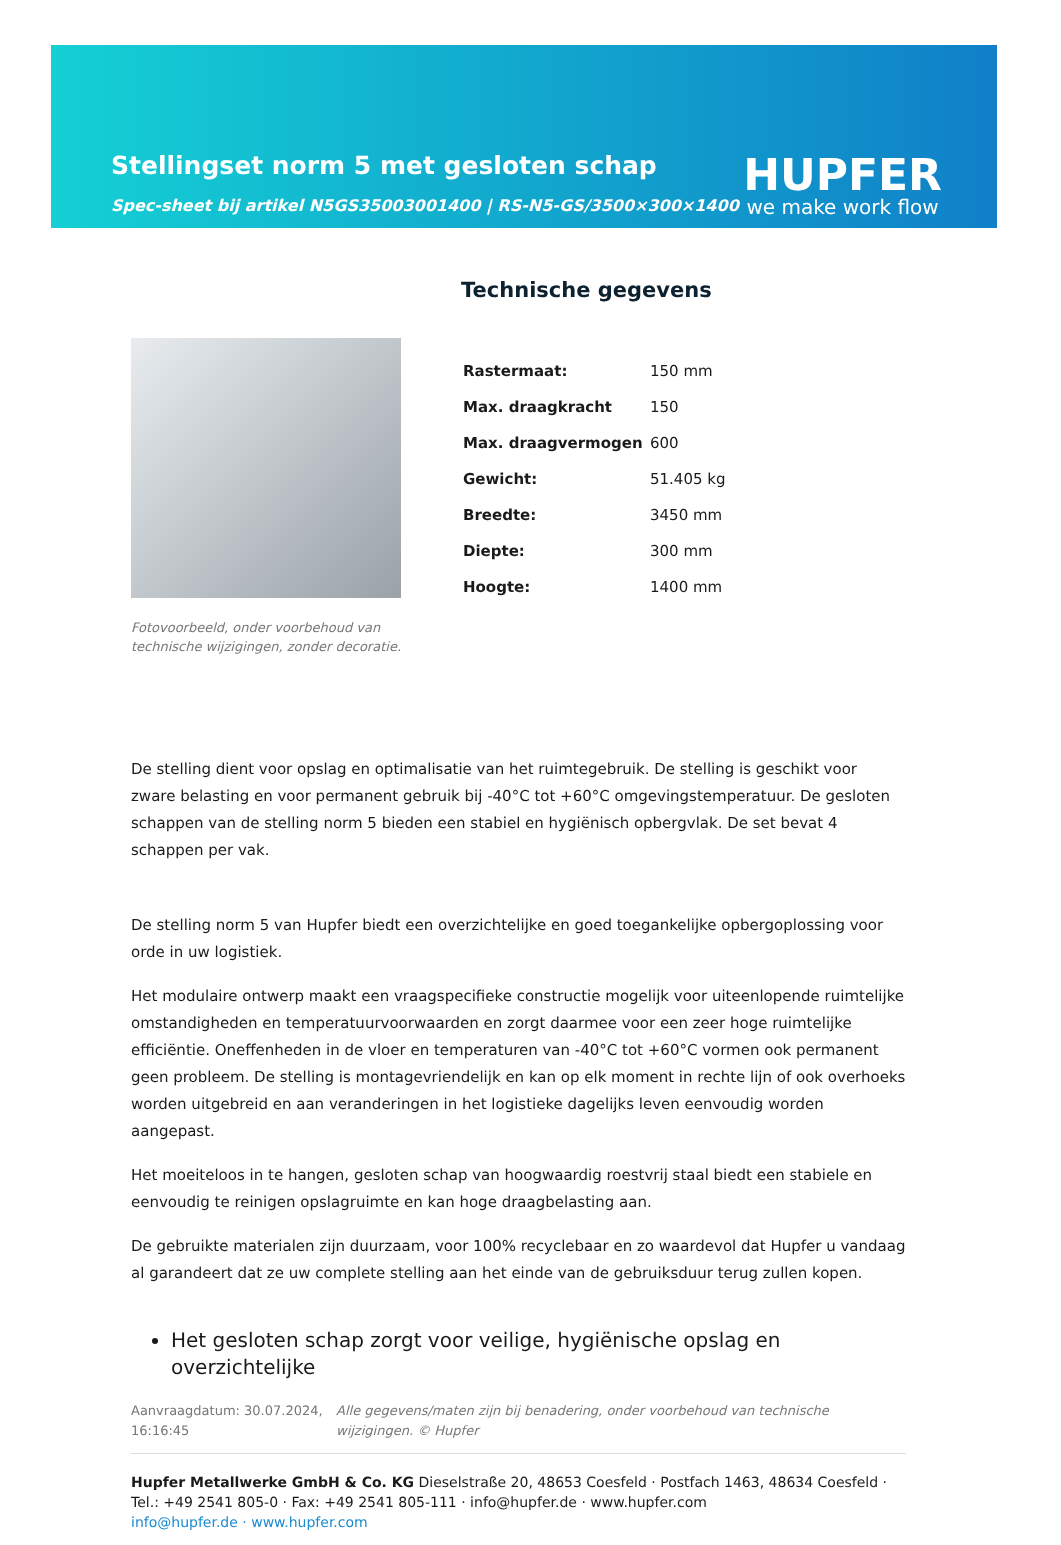Stellingset norm 5 met gesloten schap
Spec-sheet bij artikel N5GS35003001400 | RS-N5-GS/3500×300×1400
HUPFER
we make work flow
Fotovoorbeeld, onder voorbehoud van technische wijzigingen, zonder decoratie.
Technische gegevens
| Rastermaat: | 150 mm |
| Max. draagkracht | 150 |
| Max. draagvermogen | 600 |
| Gewicht: | 51.405 kg |
| Breedte: | 3450 mm |
| Diepte: | 300 mm |
| Hoogte: | 1400 mm |
De stelling dient voor opslag en optimalisatie van het ruimtegebruik. De stelling is geschikt voor zware belasting en voor permanent gebruik bij -40°C tot +60°C omgevingstemperatuur. De gesloten schappen van de stelling norm 5 bieden een stabiel en hygiënisch opbergvlak. De set bevat 4 schappen per vak.
De stelling norm 5 van Hupfer biedt een overzichtelijke en goed toegankelijke opbergoplossing voor orde in uw logistiek.
Het modulaire ontwerp maakt een vraagspecifieke constructie mogelijk voor uiteenlopende ruimtelijke omstandigheden en temperatuurvoorwaarden en zorgt daarmee voor een zeer hoge ruimtelijke efficiëntie. Oneffenheden in de vloer en temperaturen van -40°C tot +60°C vormen ook permanent geen probleem. De stelling is montagevriendelijk en kan op elk moment in rechte lijn of ook overhoeks worden uitgebreid en aan veranderingen in het logistieke dagelijks leven eenvoudig worden aangepast.
Het moeiteloos in te hangen, gesloten schap van hoogwaardig roestvrij staal biedt een stabiele en eenvoudig te reinigen opslagruimte en kan hoge draagbelasting aan.
De gebruikte materialen zijn duurzaam, voor 100% recyclebaar en zo waardevol dat Hupfer u vandaag al garandeert dat ze uw complete stelling aan het einde van de gebruiksduur terug zullen kopen.
Het gesloten schap zorgt voor veilige, hygiënische opslag en overzichtelijke
Aanvraagdatum: 30.07.2024, 16:16:45
Alle gegevens/maten zijn bij benadering, onder voorbehoud van technische wijzigingen. © Hupfer
Hupfer Metallwerke GmbH & Co. KG Dieselstraße 20, 48653 Coesfeld · Postfach 1463, 48634 Coesfeld · Tel.: +49 2541 805-0 · Fax: +49 2541 805-111 · info@hupfer.de · www.hupfer.com
info@hupfer.de · www.hupfer.com